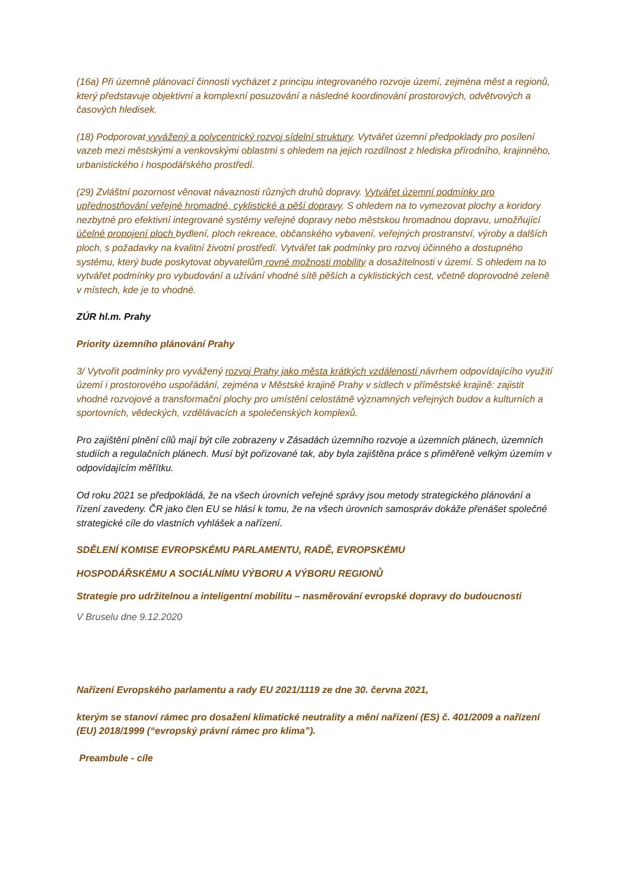(16a) Při územně plánovací činnosti vycházet z principu integrovaného rozvoje území, zejména měst a regionů, který představuje objektivní a komplexní posuzování a následné koordinování prostorových, odvětvových a časových hledisek.
(18) Podporovat vyvážený a polycentrický rozvoj sídelní struktury. Vytvářet územní předpoklady pro posílení vazeb mezi městskými a venkovskými oblastmi s ohledem na jejich rozdílnost z hlediska přírodního, krajinného, urbanistického i hospodářského prostředí.
(29) Zvláštní pozornost věnovat návaznosti různých druhů dopravy. Vytvářet územní podmínky pro upřednostňování veřejné hromadné, cyklistické a pěší dopravy. S ohledem na to vymezovat plochy a koridory nezbytné pro efektivní integrované systémy veřejné dopravy nebo městskou hromadnou dopravu, umožňující účelné propojení ploch bydlení, ploch rekreace, občanského vybavení, veřejných prostranství, výroby a dalších ploch, s požadavky na kvalitní životní prostředí. Vytvářet tak podmínky pro rozvoj účinného a dostupného systému, který bude poskytovat obyvatelům rovné možnosti mobility a dosažitelnosti v území. S ohledem na to vytvářet podmínky pro vybudování a užívání vhodné sítě pěších a cyklistických cest, včetně doprovodné zeleně v místech, kde je to vhodné.
ZÚR hl.m. Prahy
Priority územního plánování Prahy
3/ Vytvořit podmínky pro vyvážený rozvoj Prahy jako města krátkých vzdáleností návrhem odpovídajícího využití území i prostorového uspořádání, zejména v Městské krajině Prahy v sídlech v příměstské krajině: zajistit vhodné rozvojové a transformační plochy pro umístění celostátně významných veřejných budov a kulturních a sportovních, vědeckých, vzdělávacích a společenských komplexů.
Pro zajištění plnění cílů mají být cíle zobrazeny v Zásadách územního rozvoje a územních plánech, územních studiích a regulačních plánech. Musí být pořizované tak, aby byla zajištěna práce s přiměřeně velkým územím v odpovídajícím měřítku.
Od roku 2021 se předpokládá, že na všech úrovních veřejné správy jsou metody strategického plánování a řízení zavedeny. ČR jako člen EU se hlásí k tomu, že na všech úrovních samospráv dokáže přenášet společné strategické cíle do vlastních vyhlášek a nařízení.
SDĚLENÍ KOMISE EVROPSKÉMU PARLAMENTU, RADĚ, EVROPSKÉMU
HOSPODÁŘSKÉMU A SOCIÁLNÍMU VÝBORU A VÝBORU REGIONŮ
Strategie pro udržitelnou a inteligentní mobilitu – nasměrování evropské dopravy do budoucnosti
V Bruselu dne 9.12.2020
Nařízení Evropského parlamentu a rady EU 2021/1119 ze dne 30. června 2021,
kterým se stanoví rámec pro dosažení klimatické neutrality a mění nařízení (ES) č. 401/2009 a nařízení (EU) 2018/1999 (“evropský právní rámec pro klima”).
Preambule - cíle